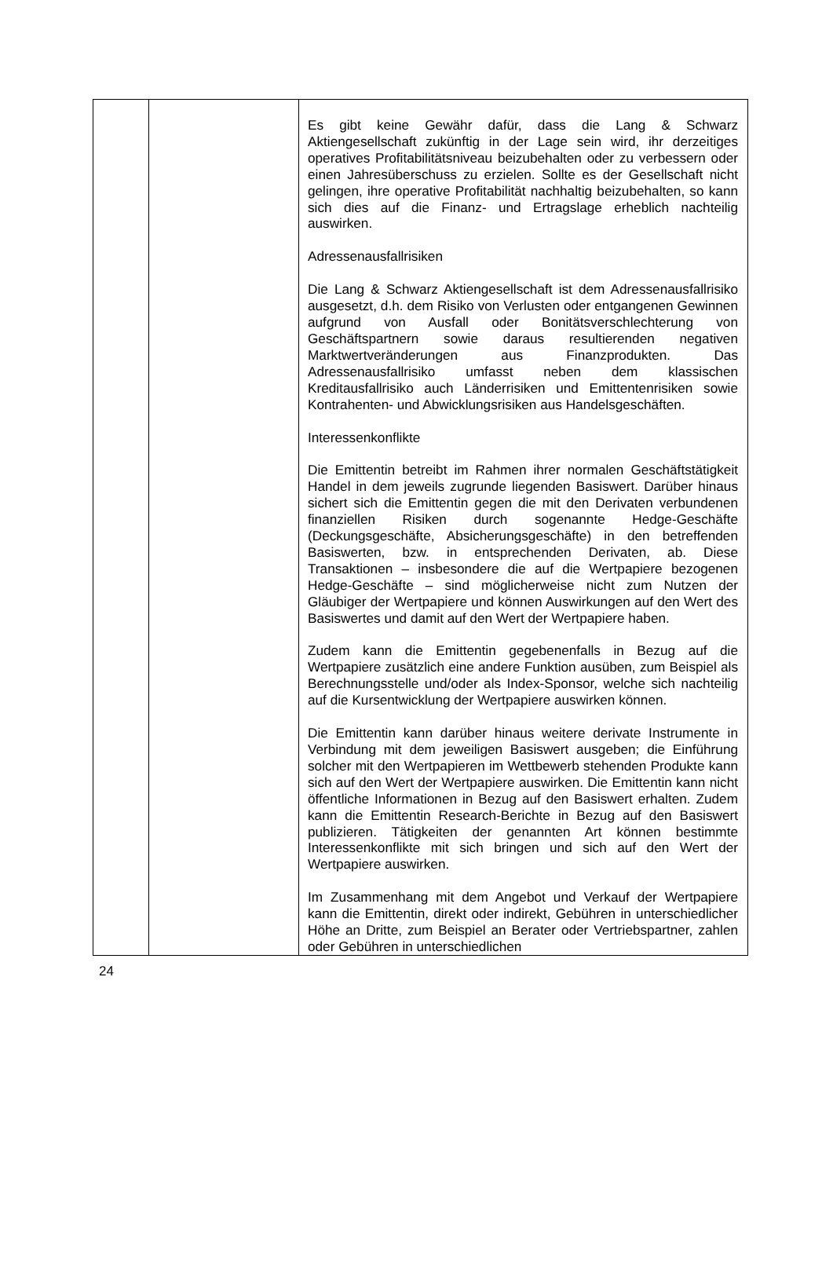| | | Es gibt keine Gewähr dafür, dass die Lang & Schwarz Aktiengesellschaft zukünftig in der Lage sein wird, ihr derzeitiges operatives Profitabilitätsniveau beizubehalten oder zu verbessern oder einen Jahresüberschuss zu erzielen. Sollte es der Gesellschaft nicht gelingen, ihre operative Profitabilität nachhaltig beizubehalten, so kann sich dies auf die Finanz- und Ertragslage erheblich nachteilig auswirken. Adressenausfallrisiken Die Lang & Schwarz Aktiengesellschaft ist dem Adressen­ausfallrisiko ausgesetzt, d.h. dem Risiko von Verlusten oder entgangenen Gewinnen aufgrund von Ausfall oder Bonitäts­verschlechterung von Geschäftspartnern sowie daraus resultierenden negativen Marktwertveränderungen aus Finanz­produkten. Das Adressenausfallrisiko umfasst neben dem klassischen Kreditausfallrisiko auch Länderrisiken und Emittentenrisiken sowie Kontrahenten- und Abwicklungsrisiken aus Handelsgeschäften. Interessenkonflikte Die Emittentin betreibt im Rahmen ihrer normalen Geschäftstätigkeit Handel in dem jeweils zugrunde liegenden Basiswert. Darüber hinaus sichert sich die Emittentin gegen die mit den Derivaten verbundenen finanziellen Risiken durch sogenannte Hedge-Geschäfte (Deckungsgeschäfte, Absicher­ungsgeschäfte) in den betreffenden Basiswerten, bzw. in entsprechenden Derivaten, ab. Diese Transaktionen – insbesondere die auf die Wertpapiere bezogenen Hedge-Ge­schäfte – sind möglicherweise nicht zum Nutzen der Gläubiger der Wertpapiere und können Auswirkungen auf den Wert des Basiswertes und damit auf den Wert der Wertpapiere haben. Zudem kann die Emittentin gegebenenfalls in Bezug auf die Wertpapiere zusätzlich eine andere Funktion ausüben, zum Beispiel als Berechnungsstelle und/oder als Index-Sponsor, welche sich nachteilig auf die Kursentwicklung der Wertpapiere auswirken können. Die Emittentin kann darüber hinaus weitere derivate Instrumente in Verbindung mit dem jeweiligen Basiswert ausgeben; die Einführung solcher mit den Wertpapieren im Wettbewerb stehenden Produkte kann sich auf den Wert der Wertpapiere auswirken. Die Emittentin kann nicht öffentliche Informationen in Bezug auf den Basiswert erhalten. Zudem kann die Emittentin Research-Berichte in Bezug auf den Basiswert publizieren. Tätigkeiten der genannten Art können bestimmte Interessenkonflikte mit sich bringen und sich auf den Wert der Wertpapiere auswirken. Im Zusammenhang mit dem Angebot und Verkauf der Wert­papiere kann die Emittentin, direkt oder indirekt, Gebühren in unterschiedlicher Höhe an Dritte, zum Beispiel an Berater oder Vertriebspartner, zahlen oder Gebühren in unterschiedlichen |
24